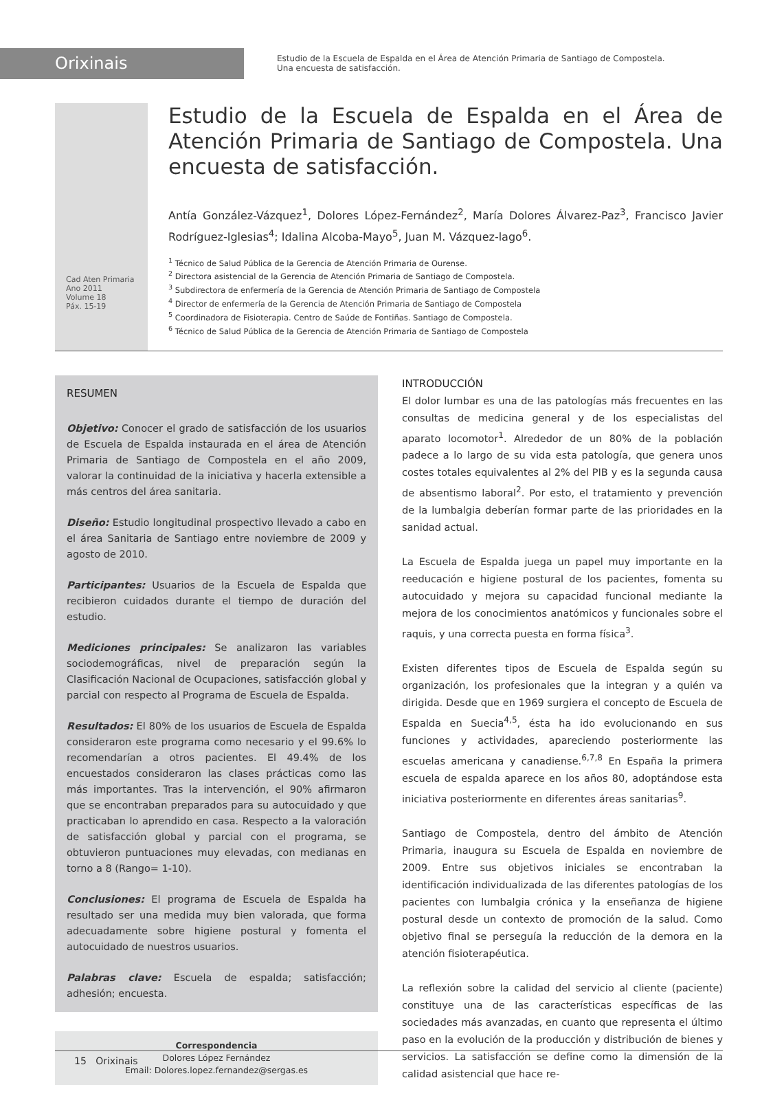Orixinais
Estudio de la Escuela de Espalda en el Área de Atención Primaria de Santiago de Compostela.
Una encuesta de satisfacción.
Cad Aten Primaria
Ano 2011
Volume 18
Páx. 15-19
Estudio de la Escuela de Espalda en el Área de Atención Primaria de Santiago de Compostela. Una encuesta de satisfacción.
Antía González-Vázquez<sup>1</sup>, Dolores López-Fernández<sup>2</sup>, María Dolores Álvarez-Paz<sup>3</sup>, Francisco Javier Rodríguez-Iglesias<sup>4</sup>; Idalina Alcoba-Mayo<sup>5</sup>, Juan M. Vázquez-lago<sup>6</sup>.
<sup>1</sup> Técnico de Salud Pública de la Gerencia de Atención Primaria de Ourense.
<sup>2</sup> Directora asistencial de la Gerencia de Atención Primaria de Santiago de Compostela.
<sup>3</sup> Subdirectora de enfermería de la Gerencia de Atención Primaria de Santiago de Compostela
<sup>4</sup> Director de enfermería de la Gerencia de Atención Primaria de Santiago de Compostela
<sup>5</sup> Coordinadora de Fisioterapia. Centro de Saúde de Fontiñas. Santiago de Compostela.
<sup>6</sup> Técnico de Salud Pública de la Gerencia de Atención Primaria de Santiago de Compostela
RESUMEN
Objetivo: Conocer el grado de satisfacción de los usuarios de Escuela de Espalda instaurada en el área de Atención Primaria de Santiago de Compostela en el año 2009, valorar la continuidad de la iniciativa y hacerla extensible a más centros del área sanitaria.
Diseño: Estudio longitudinal prospectivo llevado a cabo en el área Sanitaria de Santiago entre noviembre de 2009 y agosto de 2010.
Participantes: Usuarios de la Escuela de Espalda que recibieron cuidados durante el tiempo de duración del estudio.
Mediciones principales: Se analizaron las variables sociodemográficas, nivel de preparación según la Clasificación Nacional de Ocupaciones, satisfacción global y parcial con respecto al Programa de Escuela de Espalda.
Resultados: El 80% de los usuarios de Escuela de Espalda consideraron este programa como necesario y el 99.6% lo recomendarían a otros pacientes. El 49.4% de los encuestados consideraron las clases prácticas como las más importantes. Tras la intervención, el 90% afirmaron que se encontraban preparados para su autocuidado y que practicaban lo aprendido en casa. Respecto a la valoración de satisfacción global y parcial con el programa, se obtuvieron puntuaciones muy elevadas, con medianas en torno a 8 (Rango= 1-10).
Conclusiones: El programa de Escuela de Espalda ha resultado ser una medida muy bien valorada, que forma adecuadamente sobre higiene postural y fomenta el autocuidado de nuestros usuarios.
Palabras clave: Escuela de espalda; satisfacción; adhesión; encuesta.
Correspondencia
Dolores López Fernández
Email: Dolores.lopez.fernandez@sergas.es
INTRODUCCIÓN
El dolor lumbar es una de las patologías más frecuentes en las consultas de medicina general y de los especialistas del aparato locomotor<sup>1</sup>. Alrededor de un 80% de la población padece a lo largo de su vida esta patología, que genera unos costes totales equivalentes al 2% del PIB y es la segunda causa de absentismo laboral<sup>2</sup>. Por esto, el tratamiento y prevención de la lumbalgia deberían formar parte de las prioridades en la sanidad actual.
La Escuela de Espalda juega un papel muy importante en la reeducación e higiene postural de los pacientes, fomenta su autocuidado y mejora su capacidad funcional mediante la mejora de los conocimientos anatómicos y funcionales sobre el raquis, y una correcta puesta en forma física<sup>3</sup>.
Existen diferentes tipos de Escuela de Espalda según su organización, los profesionales que la integran y a quién va dirigida. Desde que en 1969 surgiera el concepto de Escuela de Espalda en Suecia<sup>4,5</sup>, ésta ha ido evolucionando en sus funciones y actividades, apareciendo posteriormente las escuelas americana y canadiense.<sup>6,7,8</sup> En España la primera escuela de espalda aparece en los años 80, adoptándose esta iniciativa posteriormente en diferentes áreas sanitarias<sup>9</sup>.
Santiago de Compostela, dentro del ámbito de Atención Primaria, inaugura su Escuela de Espalda en noviembre de 2009. Entre sus objetivos iniciales se encontraban la identificación individualizada de las diferentes patologías de los pacientes con lumbalgia crónica y la enseñanza de higiene postural desde un contexto de promoción de la salud. Como objetivo final se perseguía la reducción de la demora en la atención fisioterapéutica.
La reflexión sobre la calidad del servicio al cliente (paciente) constituye una de las características específicas de las sociedades más avanzadas, en cuanto que representa el último paso en la evolución de la producción y distribución de bienes y servicios. La satisfacción se define como la dimensión de la calidad asistencial que hace re-
15 Orixinais